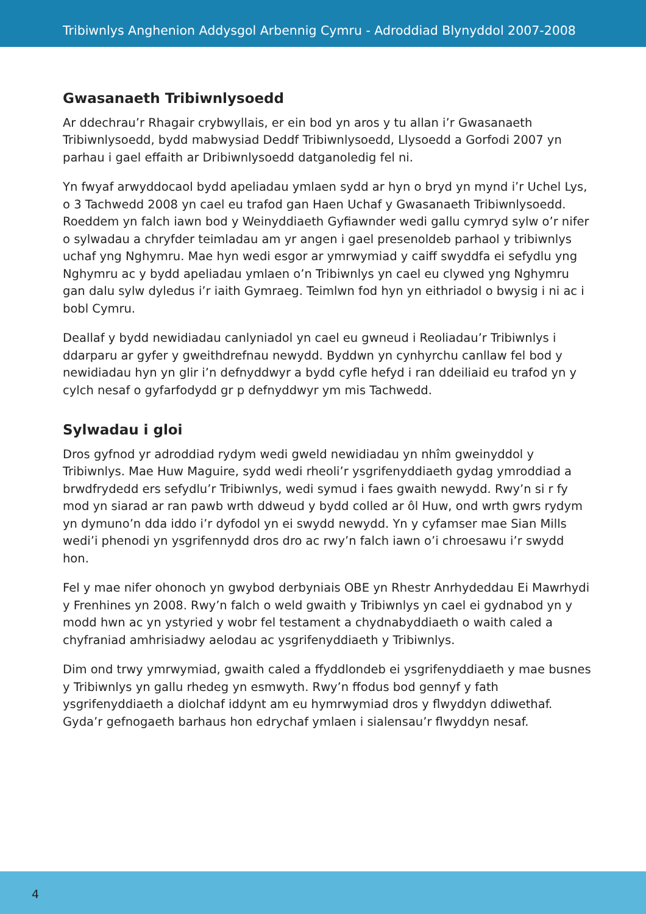Tribiwnlys Anghenion Addysgol Arbennig Cymru - Adroddiad Blynyddol 2007-2008
Gwasanaeth Tribiwnlysoedd
Ar ddechrau’r Rhagair crybwyllais, er ein bod yn aros y tu allan i’r Gwasanaeth Tribiwnlysoedd, bydd mabwysiad Deddf Tribiwnlysoedd, Llysoedd a Gorfodi 2007 yn parhau i gael effaith ar Dribiwnlysoedd datganoledig fel ni.
Yn fwyaf arwyddocaol bydd apeliadau ymlaen sydd ar hyn o bryd yn mynd i’r Uchel Lys, o 3 Tachwedd 2008 yn cael eu trafod gan Haen Uchaf y Gwasanaeth Tribiwnlysoedd. Roeddem yn falch iawn bod y Weinyddiaeth Gyfiawnder wedi gallu cymryd sylw o’r nifer o sylwadau a chryfder teimladau am yr angen i gael presenoldeb parhaol y tribiwnlys uchaf yng Nghymru. Mae hyn wedi esgor ar ymrwymiad y caiff swyddfa ei sefydlu yng Nghymru ac y bydd apeliadau ymlaen o’n Tribiwnlys yn cael eu clywed yng Nghymru gan dalu sylw dyledus i’r iaith Gymraeg. Teimlwn fod hyn yn eithriadol o bwysig i ni ac i bobl Cymru.
Deallaf y bydd newidiadau canlyniadol yn cael eu gwneud i Reoliadau’r Tribiwnlys i ddarparu ar gyfer y gweithdrefnau newydd. Byddwn yn cynhyrchu canllaw fel bod y newidiadau hyn yn glir i’n defnyddwyr a bydd cyfle hefyd i ran ddeiliaid eu trafod yn y cylch nesaf o gyfarfodydd gr p defnyddwyr ym mis Tachwedd.
Sylwadau i gloi
Dros gyfnod yr adroddiad rydym wedi gweld newidiadau yn nhîm gweinyddol y Tribiwnlys. Mae Huw Maguire, sydd wedi rheoli’r ysgrifenyddiaeth gydag ymroddiad a brwdfrydedd ers sefydlu’r Tribiwnlys, wedi symud i faes gwaith newydd. Rwy’n si r fy mod yn siarad ar ran pawb wrth ddweud y bydd colled ar ôl Huw, ond wrth gwrs rydym yn dymuno’n dda iddo i’r dyfodol yn ei swydd newydd. Yn y cyfamser mae Sian Mills wedi’i phenodi yn ysgrifennydd dros dro ac rwy’n falch iawn o’i chroesawu i’r swydd hon.
Fel y mae nifer ohonoch yn gwybod derbyniais OBE yn Rhestr Anrhydeddau Ei Mawrhydi y Frenhines yn 2008. Rwy’n falch o weld gwaith y Tribiwnlys yn cael ei gydnabod yn y modd hwn ac yn ystyried y wobr fel testament a chydnabyddiaeth o waith caled a chyfraniad amhrisiadwy aelodau ac ysgrifenyddiaeth y Tribiwnlys.
Dim ond trwy ymrwymiad, gwaith caled a ffyddlondeb ei ysgrifenyddiaeth y mae busnes y Tribiwnlys yn gallu rhedeg yn esmwyth. Rwy’n ffodus bod gennyf y fath ysgrifenyddiaeth a diolchaf iddynt am eu hymrwymiad dros y flwyddyn ddiwethaf. Gyda’r gefnogaeth barhaus hon edrychaf ymlaen i sialensau’r flwyddyn nesaf.
4